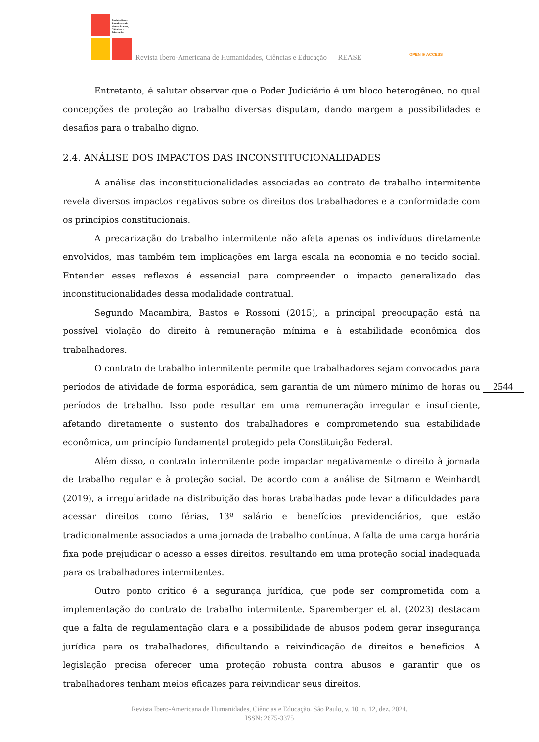Revista Ibero-Americana de Humanidades, Ciências e Educação
Revista Ibero-Americana de Humanidades, Ciências e Educação — REASE OPEN ⊙ ACCESS
Entretanto, é salutar observar que o Poder Judiciário é um bloco heterogêneo, no qual concepções de proteção ao trabalho diversas disputam, dando margem a possibilidades e desafios para o trabalho digno.
2.4. ANÁLISE DOS IMPACTOS DAS INCONSTITUCIONALIDADES
A análise das inconstitucionalidades associadas ao contrato de trabalho intermitente revela diversos impactos negativos sobre os direitos dos trabalhadores e a conformidade com os princípios constitucionais.
A precarização do trabalho intermitente não afeta apenas os indivíduos diretamente envolvidos, mas também tem implicações em larga escala na economia e no tecido social. Entender esses reflexos é essencial para compreender o impacto generalizado das inconstitucionalidades dessa modalidade contratual.
Segundo Macambira, Bastos e Rossoni (2015), a principal preocupação está na possível violação do direito à remuneração mínima e à estabilidade econômica dos trabalhadores.
O contrato de trabalho intermitente permite que trabalhadores sejam convocados para períodos de atividade de forma esporádica, sem garantia de um número mínimo de horas ou períodos de trabalho. Isso pode resultar em uma remuneração irregular e insuficiente, afetando diretamente o sustento dos trabalhadores e comprometendo sua estabilidade econômica, um princípio fundamental protegido pela Constituição Federal.
Além disso, o contrato intermitente pode impactar negativamente o direito à jornada de trabalho regular e à proteção social. De acordo com a análise de Sitmann e Weinhardt (2019), a irregularidade na distribuição das horas trabalhadas pode levar a dificuldades para acessar direitos como férias, 13º salário e benefícios previdenciários, que estão tradicionalmente associados a uma jornada de trabalho contínua. A falta de uma carga horária fixa pode prejudicar o acesso a esses direitos, resultando em uma proteção social inadequada para os trabalhadores intermitentes.
Outro ponto crítico é a segurança jurídica, que pode ser comprometida com a implementação do contrato de trabalho intermitente. Sparemberger et al. (2023) destacam que a falta de regulamentação clara e a possibilidade de abusos podem gerar insegurança jurídica para os trabalhadores, dificultando a reivindicação de direitos e benefícios. A legislação precisa oferecer uma proteção robusta contra abusos e garantir que os trabalhadores tenham meios eficazes para reivindicar seus direitos.
2544
Revista Ibero-Americana de Humanidades, Ciências e Educação. São Paulo, v. 10, n. 12, dez. 2024.
ISSN: 2675-3375